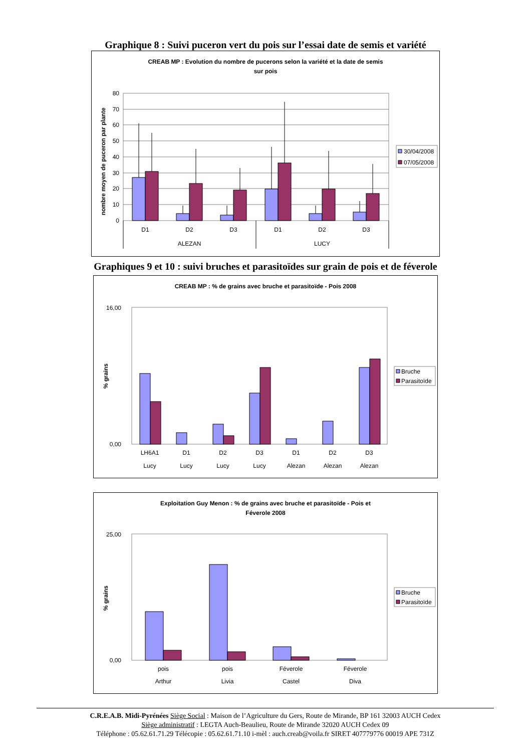Graphique 8 : Suivi puceron vert du pois sur l’essai date de semis et variété
CREAB MP : Evolution du nombre de pucerons selon la variété et la date de semis
sur pois
80
70
60
50
40
30
20
10
0
nombre moyen de puceron par plante
D1
D2
D3
D1
D2
D3
ALEZAN
LUCY
30/04/2008
07/05/2008
Graphiques 9 et 10 : suivi bruches et parasitoïdes sur grain de pois et de féverole
CREAB MP : % de grains avec bruche et parasitoïde - Pois 2008
16,00
0,00
% grains
LH6A1
D1
D2
D3
D1
D2
D3
Lucy
Lucy
Lucy
Lucy
Alezan
Alezan
Alezan
Bruche
Parasitoïde
Exploitation Guy Menon : % de grains avec bruche et parasitoïde - Pois et
Féverole 2008
25,00
0,00
% grains
pois
pois
Féverole
Féverole
Arthur
Livia
Castel
Diva
Bruche
Parasitoïde
C.R.E.A.B. Midi-Pyrénées Siège Social : Maison de l’Agriculture du Gers, Route de Mirande, BP 161 32003 AUCH Cedex
Siège administratif : LEGTA Auch-Beaulieu, Route de Mirande 32020 AUCH Cedex 09
Téléphone : 05.62.61.71.29 Télécopie : 05.62.61.71.10 i-mèl : auch.creab@voila.fr SIRET 407779776 00019 APE 731Z